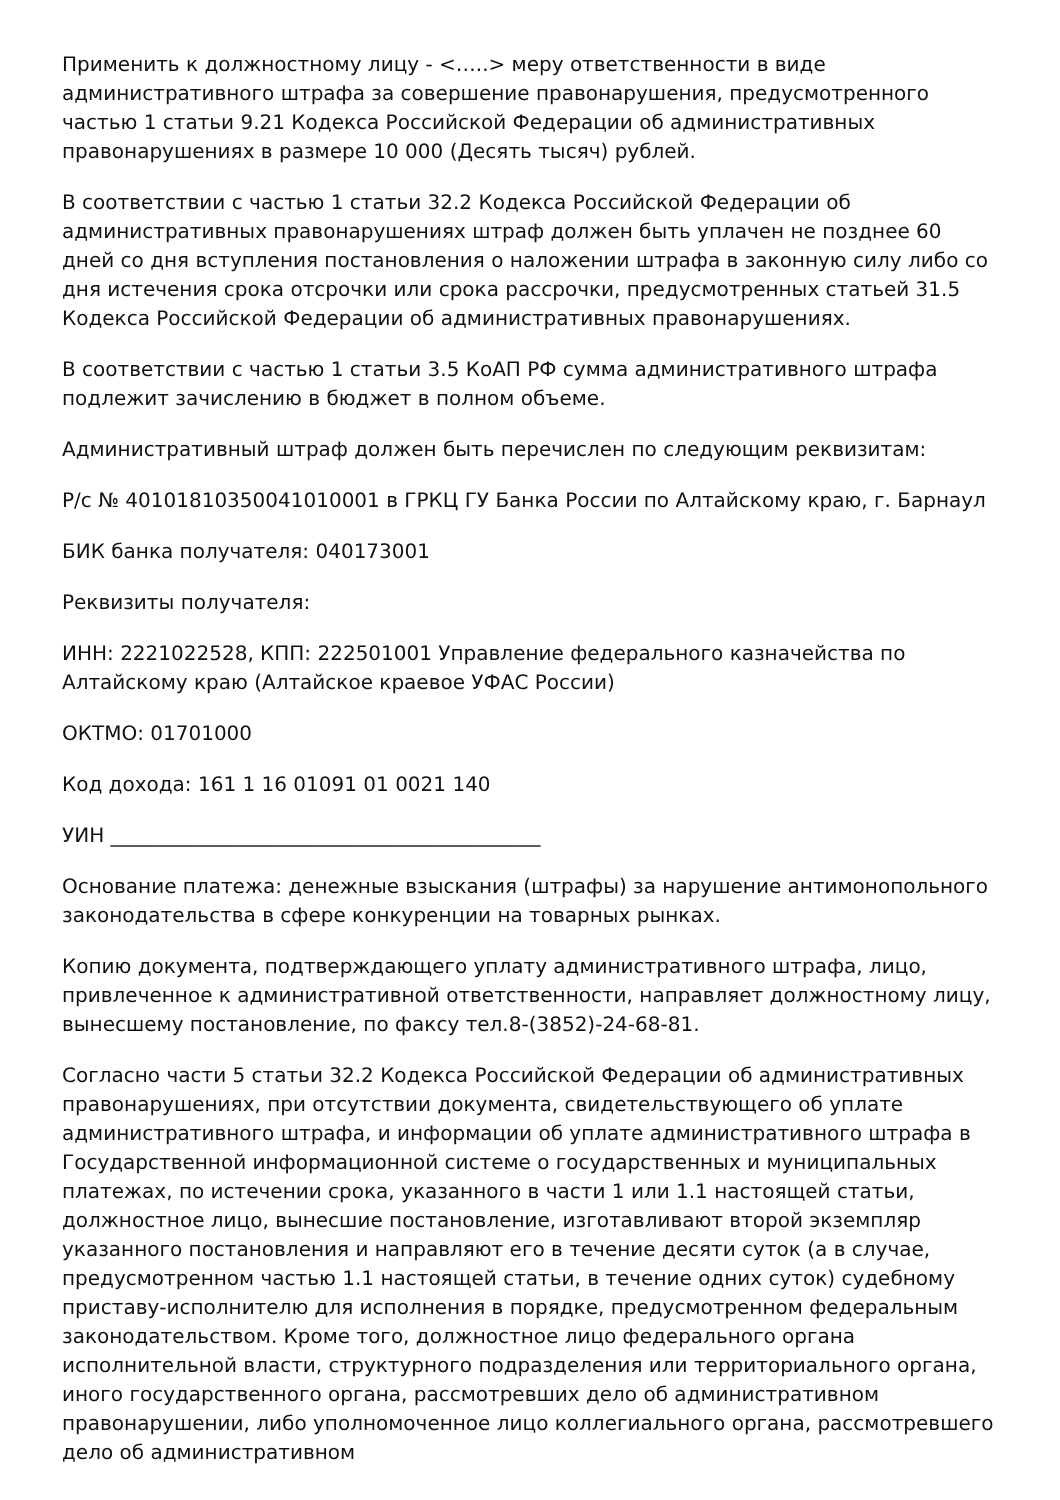Применить к должностному лицу - <…..> меру ответственности в виде административного штрафа за совершение правонарушения, предусмотренного частью 1 статьи 9.21 Кодекса Российской Федерации об административных правонарушениях в размере 10 000 (Десять тысяч) рублей.
В соответствии с частью 1 статьи 32.2 Кодекса Российской Федерации об административных правонарушениях штраф должен быть уплачен не позднее 60 дней со дня вступления постановления о наложении штрафа в законную силу либо со дня истечения срока отсрочки или срока рассрочки, предусмотренных статьей 31.5 Кодекса Российской Федерации об административных правонарушениях.
В соответствии с частью 1 статьи 3.5 КоАП РФ сумма административного штрафа подлежит зачислению в бюджет в полном объеме.
Административный штраф должен быть перечислен по следующим реквизитам:
Р/с № 40101810350041010001 в ГРКЦ ГУ Банка России по Алтайскому краю, г. Барнаул
БИК банка получателя: 040173001
Реквизиты получателя:
ИНН: 2221022528, КПП: 222501001 Управление федерального казначейства по Алтайскому краю (Алтайское краевое УФАС России)
ОКТМО: 01701000
Код дохода: 161 1 16 01091 01 0021 140
УИН ___________________________________________
Основание платежа: денежные взыскания (штрафы) за нарушение антимонопольного законодательства в сфере конкуренции на товарных рынках.
Копию документа, подтверждающего уплату административного штрафа, лицо, привлеченное к административной ответственности, направляет должностному лицу, вынесшему постановление, по факсу тел.8-(3852)-24-68-81.
Согласно части 5 статьи 32.2 Кодекса Российской Федерации об административных правонарушениях, при отсутствии документа, свидетельствующего об уплате административного штрафа, и информации об уплате административного штрафа в Государственной информационной системе о государственных и муниципальных платежах, по истечении срока, указанного в части 1 или 1.1 настоящей статьи, должностное лицо, вынесшие постановление, изготавливают второй экземпляр указанного постановления и направляют его в течение десяти суток (а в случае, предусмотренном частью 1.1 настоящей статьи, в течение одних суток) судебному приставу-исполнителю для исполнения в порядке, предусмотренном федеральным законодательством. Кроме того, должностное лицо федерального органа исполнительной власти, структурного подразделения или территориального органа, иного государственного органа, рассмотревших дело об административном правонарушении, либо уполномоченное лицо коллегиального органа, рассмотревшего дело об административном